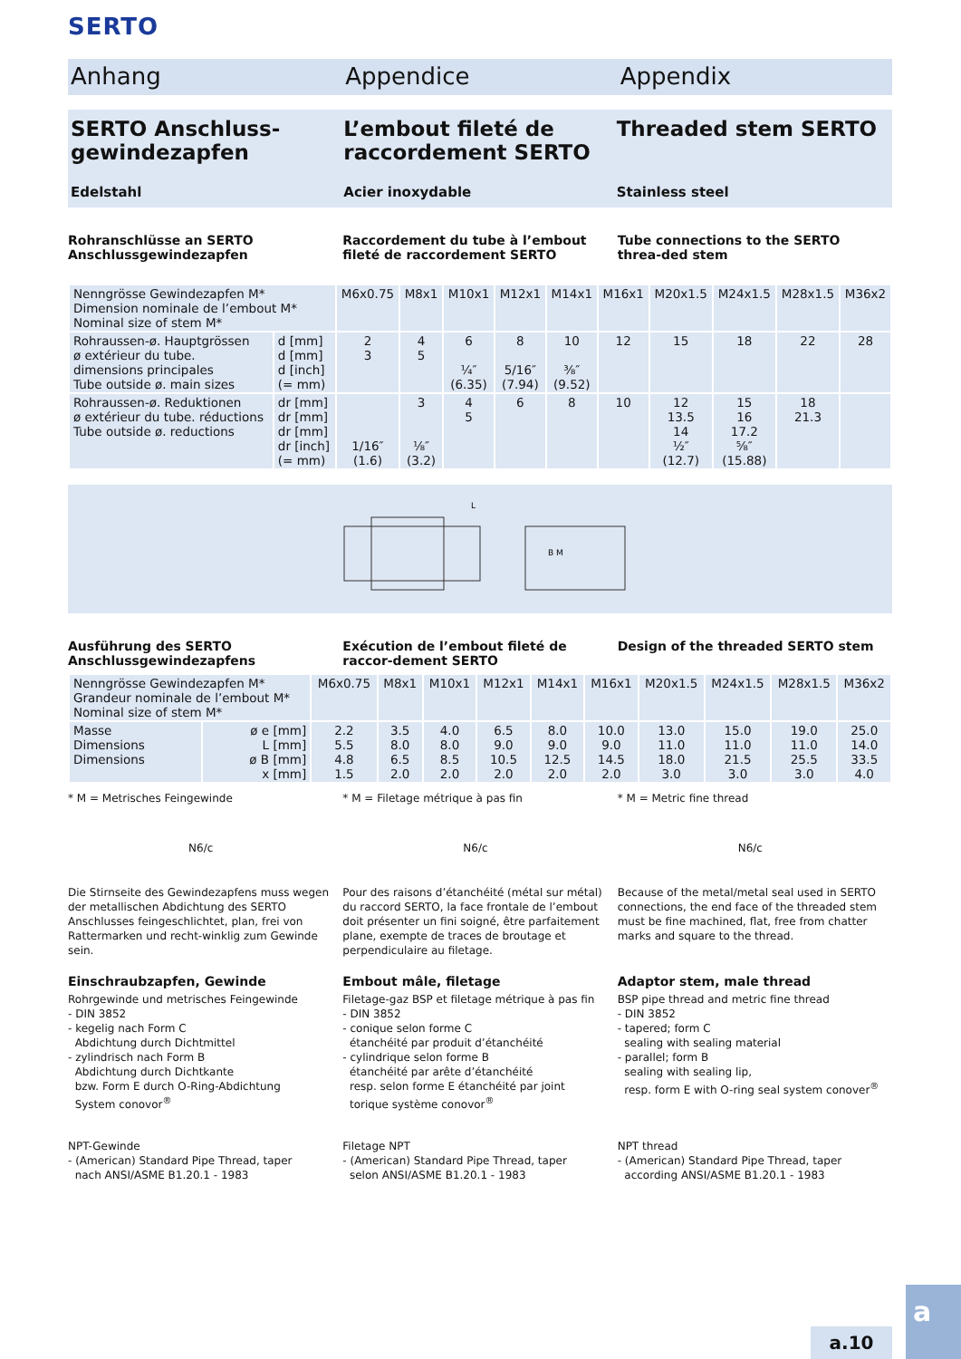SERTO
Anhang Appendice Appendix
SERTO Anschluss-gewindezapfen
Edelstahl
L’embout fileté de raccordement SERTO
Acier inoxydable
Threaded stem SERTO
Stainless steel
Rohranschlüsse an SERTO Anschlussgewindezapfen
Raccordement du tube à l’embout fileté de raccordement SERTO
Tube connections to the SERTO threa-ded stem
| Nenngrösse Gewindezapfen M* Dimension nominale de l’embout M* Nominal size of stem M* | | M6x0.75 | M8x1 | M10x1 | M12x1 | M14x1 | M16x1 | M20x1.5 | M24x1.5 | M28x1.5 | M36x2 |
| --- | --- | --- | --- | --- | --- | --- | --- | --- | --- | --- | --- |
| Rohraussen-ø. Hauptgrössen ø extérieur du tube. dimensions principales Tube outside ø. main sizes | d [mm] d [mm] d [inch] (= mm) | 2 3 | 4 5 | 6 ¼″ (6.35) | 8 5/16″ (7.94) | 10 ⅜″ (9.52) | 12 | 15 | 18 | 22 | 28 |
| Rohraussen-ø. Reduktionen ø extérieur du tube. réductions Tube outside ø. reductions | dr [mm] dr [mm] dr [mm] dr [inch] (= mm) | 1/16″ (1.6) | 3 ⅛″ (3.2) | 4 5 | 6 | 8 | 10 | 12 13.5 14 ½″ (12.7) | 15 16 17.2 ⅝″ (15.88) | 18 21.3 | |
L
B M
Ausführung des SERTO Anschlussgewindezapfens
Exécution de l’embout fileté de raccor-dement SERTO
Design of the threaded SERTO stem
| Nenngrösse Gewindezapfen M* Grandeur nominale de l’embout M* Nominal size of stem M* | | M6x0.75 | M8x1 | M10x1 | M12x1 | M14x1 | M16x1 | M20x1.5 | M24x1.5 | M28x1.5 | M36x2 |
| --- | --- | --- | --- | --- | --- | --- | --- | --- | --- | --- | --- |
| Masse Dimensions Dimensions | ø e [mm] L [mm] ø B [mm] x [mm] | 2.2 5.5 4.8 1.5 | 3.5 8.0 6.5 2.0 | 4.0 8.0 8.5 2.0 | 6.5 9.0 10.5 2.0 | 8.0 9.0 12.5 2.0 | 10.0 9.0 14.5 2.0 | 13.0 11.0 18.0 3.0 | 15.0 11.0 21.5 3.0 | 19.0 11.0 25.5 3.0 | 25.0 14.0 33.5 4.0 |
* M = Metrisches Feingewinde * M = Filetage métrique à pas fin
* M = Metric fine thread
N6/c N6/c N6/c
Die Stirnseite des Gewindezapfens muss wegen der metallischen Abdichtung des SERTO Anschlusses feingeschlichtet, plan, frei von Rattermarken und recht-winklig zum Gewinde sein.
Pour des raisons d’étanchéité (métal sur métal) du raccord SERTO, la face frontale de l’embout doit présenter un fini soigné, être parfaitement plane, exempte de traces de broutage et perpendiculaire au filetage.
Because of the metal/metal seal used in SERTO connections, the end face of the threaded stem must be fine machined, flat, free from chatter marks and square to the thread.
Einschraubzapfen, Gewinde
Rohrgewinde und metrisches Feingewinde
- DIN 3852
- kegelig nach Form C
Abdichtung durch Dichtmittel
- zylindrisch nach Form B
Abdichtung durch Dichtkante
bzw. Form E durch O-Ring-Abdichtung
System conovor<sup>®</sup>
Embout mâle, filetage
Filetage-gaz BSP et filetage métrique à pas fin
- DIN 3852
- conique selon forme C
étanchéité par produit d’étanchéité
- cylindrique selon forme B
étanchéité par arête d’étanchéité
resp. selon forme E étanchéité par joint
torique système conovor<sup>®</sup>
Adaptor stem, male thread
BSP pipe thread and metric fine thread
- DIN 3852
- tapered; form C
sealing with sealing material
- parallel; form B
sealing with sealing lip,
resp. form E with O-ring seal system conover<sup>®</sup>
NPT-Gewinde
- (American) Standard Pipe Thread, taper
nach ANSI/ASME B1.20.1 - 1983
Filetage NPT
- (American) Standard Pipe Thread, taper
selon ANSI/ASME B1.20.1 - 1983
NPT thread
- (American) Standard Pipe Thread, taper
according ANSI/ASME B1.20.1 - 1983
a.10
a